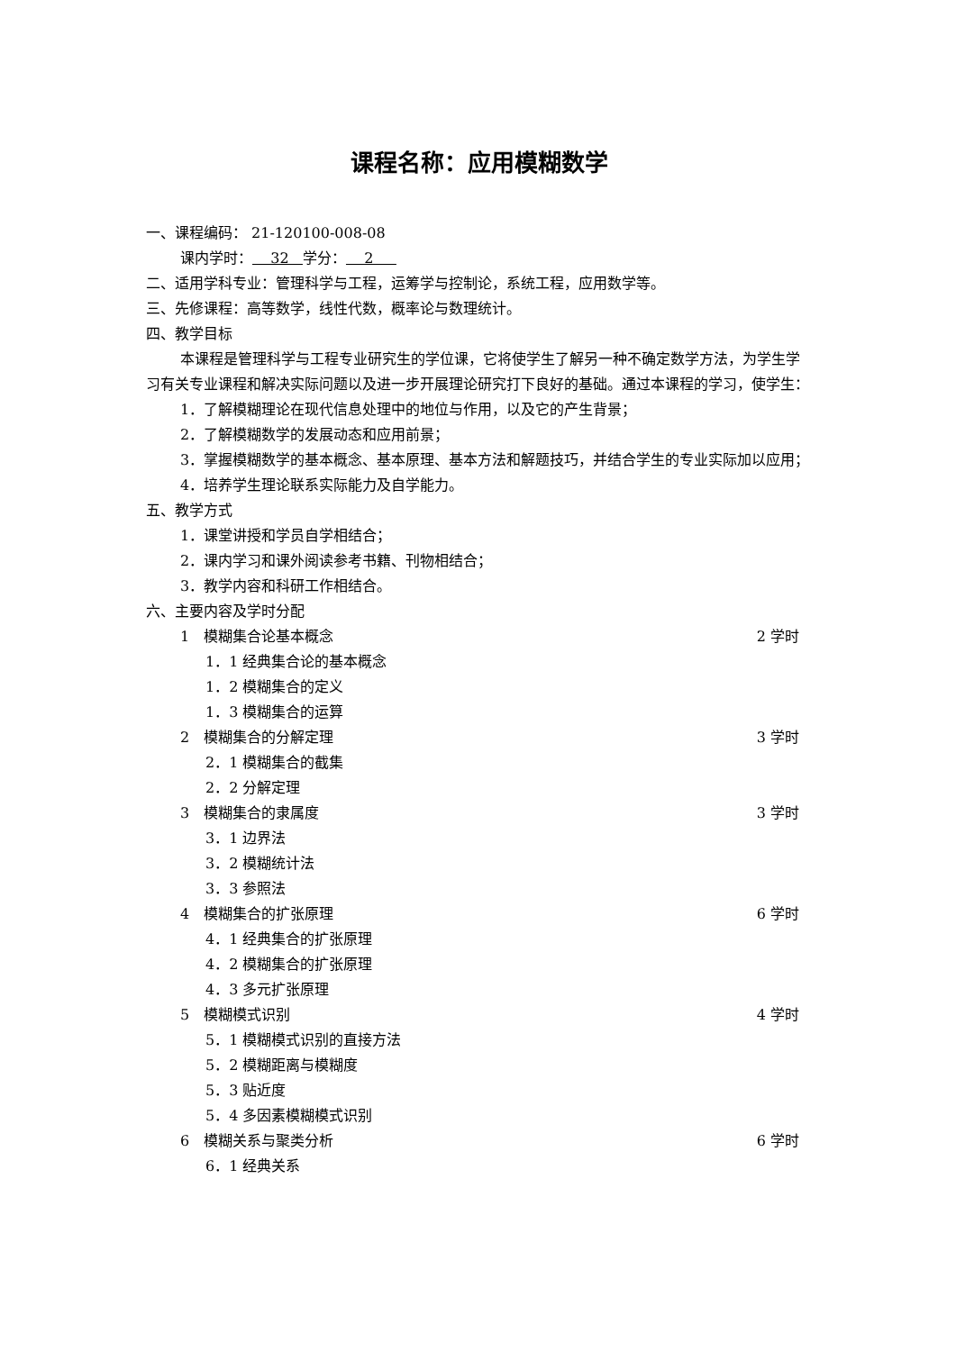课程名称：应用模糊数学
一、课程编码： 21-120100-008-08
课内学时： 32 学分： 2
二、适用学科专业：管理科学与工程，运筹学与控制论，系统工程，应用数学等。
三、先修课程：高等数学，线性代数，概率论与数理统计。
四、教学目标
本课程是管理科学与工程专业研究生的学位课，它将使学生了解另一种不确定数学方法，为学生学习有关专业课程和解决实际问题以及进一步开展理论研究打下良好的基础。通过本课程的学习，使学生：
1．了解模糊理论在现代信息处理中的地位与作用，以及它的产生背景；
2．了解模糊数学的发展动态和应用前景；
3．掌握模糊数学的基本概念、基本原理、基本方法和解题技巧，并结合学生的专业实际加以应用；
4．培养学生理论联系实际能力及自学能力。
五、教学方式
1．课堂讲授和学员自学相结合；
2．课内学习和课外阅读参考书籍、刊物相结合；
3．教学内容和科研工作相结合。
六、主要内容及学时分配
1　模糊集合论基本概念 2 学时
1．1 经典集合论的基本概念
1．2 模糊集合的定义
1．3 模糊集合的运算
2　模糊集合的分解定理 3 学时
2．1 模糊集合的截集
2．2 分解定理
3　模糊集合的隶属度 3 学时
3．1 边界法
3．2 模糊统计法
3．3 参照法
4　模糊集合的扩张原理 6 学时
4．1 经典集合的扩张原理
4．2 模糊集合的扩张原理
4．3 多元扩张原理
5　模糊模式识别 4 学时
5．1 模糊模式识别的直接方法
5．2 模糊距离与模糊度
5．3 贴近度
5．4 多因素模糊模式识别
6　模糊关系与聚类分析 6 学时
6．1 经典关系